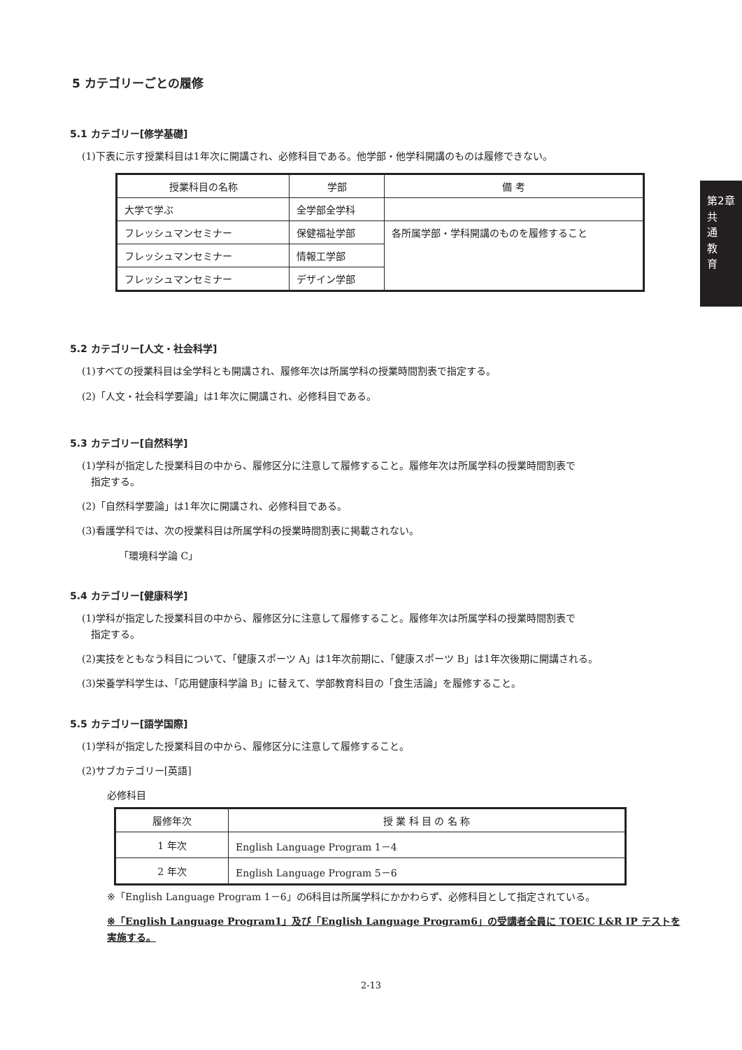第2章
共
通
教
育
5 カテゴリーごとの履修
5.1 カテゴリー[修学基礎]
(1)下表に示す授業科目は1年次に開講され、必修科目である。他学部・他学科開講のものは履修できない。
| 授業科目の名称 | 学部 | 備 考 |
| --- | --- | --- |
| 大学で学ぶ | 全学部全学科 | |
| フレッシュマンセミナー | 保健福祉学部 | 各所属学部・学科開講のものを履修すること |
| フレッシュマンセミナー | 情報工学部 | |
| フレッシュマンセミナー | デザイン学部 | |
5.2 カテゴリー[人文・社会科学]
(1)すべての授業科目は全学科とも開講され、履修年次は所属学科の授業時間割表で指定する。
(2)「人文・社会科学要論」は1年次に開講され、必修科目である。
5.3 カテゴリー[自然科学]
(1)学科が指定した授業科目の中から、履修区分に注意して履修すること。履修年次は所属学科の授業時間割表で
指定する。
(2)「自然科学要論」は1年次に開講され、必修科目である。
(3)看護学科では、次の授業科目は所属学科の授業時間割表に掲載されない。
「環境科学論 C」
5.4 カテゴリー[健康科学]
(1)学科が指定した授業科目の中から、履修区分に注意して履修すること。履修年次は所属学科の授業時間割表で
指定する。
(2)実技をともなう科目について、「健康スポーツ A」は1年次前期に、「健康スポーツ B」は1年次後期に開講される。
(3)栄養学科学生は、「応用健康科学論 B」に替えて、学部教育科目の「食生活論」を履修すること。
5.5 カテゴリー[語学国際]
(1)学科が指定した授業科目の中から、履修区分に注意して履修すること。
(2)サブカテゴリー[英語]
必修科目
| 履修年次 | 授 業 科 目 の 名 称 |
| --- | --- |
| 1 年次 | English Language Program 1－4 |
| 2 年次 | English Language Program 5－6 |
※「English Language Program 1－6」の6科目は所属学科にかかわらず、必修科目として指定されている。
※「English Language Program1」及び「English Language Program6」の受講者全員に TOEIC L&R IP テストを
実施する。
2-13